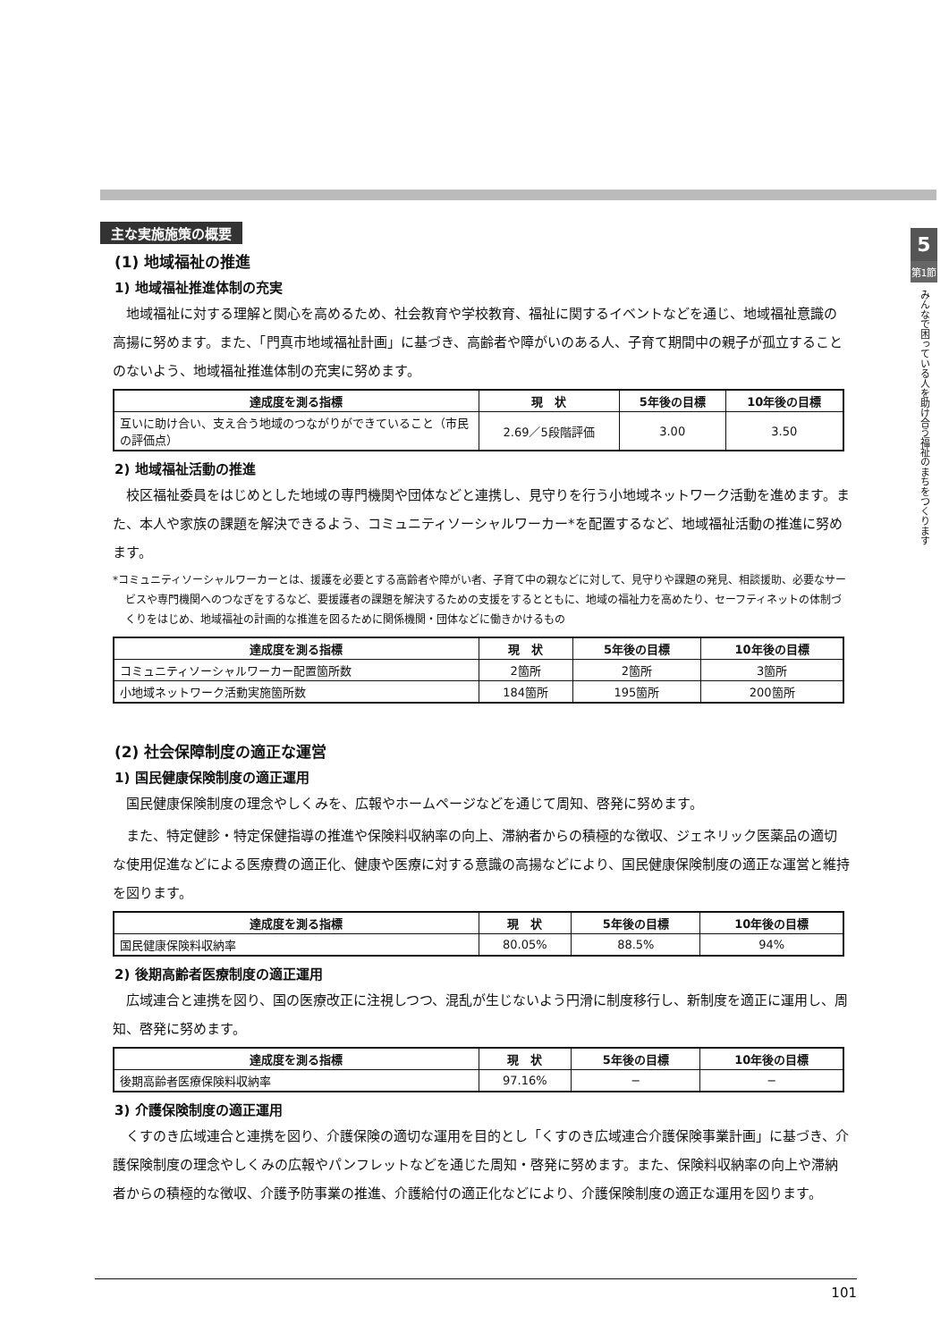5
第1節
みんなで困っている人を助け合う福祉のまちをつくります
主な実施施策の概要
(1) 地域福祉の推進
1) 地域福祉推進体制の充実
地域福祉に対する理解と関心を高めるため、社会教育や学校教育、福祉に関するイベントなどを通じ、地域福祉意識の高揚に努めます。また、「門真市地域福祉計画」に基づき、高齢者や障がいのある人、子育て期間中の親子が孤立することのないよう、地域福祉推進体制の充実に努めます。
| 達成度を測る指標 | 現 状 | 5年後の目標 | 10年後の目標 |
| --- | --- | --- | --- |
| 互いに助け合い、支え合う地域のつながりができていること（市民の評価点） | 2.69／5段階評価 | 3.00 | 3.50 |
2) 地域福祉活動の推進
校区福祉委員をはじめとした地域の専門機関や団体などと連携し、見守りを行う小地域ネットワーク活動を進めます。また、本人や家族の課題を解決できるよう、コミュニティソーシャルワーカー*を配置するなど、地域福祉活動の推進に努めます。
*コミュニティソーシャルワーカーとは、援護を必要とする高齢者や障がい者、子育て中の親などに対して、見守りや課題の発見、相談援助、必要なサービスや専門機関へのつなぎをするなど、要援護者の課題を解決するための支援をするとともに、地域の福祉力を高めたり、セーフティネットの体制づくりをはじめ、地域福祉の計画的な推進を図るために関係機関・団体などに働きかけるもの
| 達成度を測る指標 | 現 状 | 5年後の目標 | 10年後の目標 |
| --- | --- | --- | --- |
| コミュニティソーシャルワーカー配置箇所数 | 2箇所 | 2箇所 | 3箇所 |
| 小地域ネットワーク活動実施箇所数 | 184箇所 | 195箇所 | 200箇所 |
(2) 社会保障制度の適正な運営
1) 国民健康保険制度の適正運用
国民健康保険制度の理念やしくみを、広報やホームページなどを通じて周知、啓発に努めます。
また、特定健診・特定保健指導の推進や保険料収納率の向上、滞納者からの積極的な徴収、ジェネリック医薬品の適切な使用促進などによる医療費の適正化、健康や医療に対する意識の高揚などにより、国民健康保険制度の適正な運営と維持を図ります。
| 達成度を測る指標 | 現 状 | 5年後の目標 | 10年後の目標 |
| --- | --- | --- | --- |
| 国民健康保険料収納率 | 80.05% | 88.5% | 94% |
2) 後期高齢者医療制度の適正運用
広域連合と連携を図り、国の医療改正に注視しつつ、混乱が生じないよう円滑に制度移行し、新制度を適正に運用し、周知、啓発に努めます。
| 達成度を測る指標 | 現 状 | 5年後の目標 | 10年後の目標 |
| --- | --- | --- | --- |
| 後期高齢者医療保険料収納率 | 97.16% | − | − |
3) 介護保険制度の適正運用
くすのき広域連合と連携を図り、介護保険の適切な運用を目的とし「くすのき広域連合介護保険事業計画」に基づき、介護保険制度の理念やしくみの広報やパンフレットなどを通じた周知・啓発に努めます。また、保険料収納率の向上や滞納者からの積極的な徴収、介護予防事業の推進、介護給付の適正化などにより、介護保険制度の適正な運用を図ります。
101